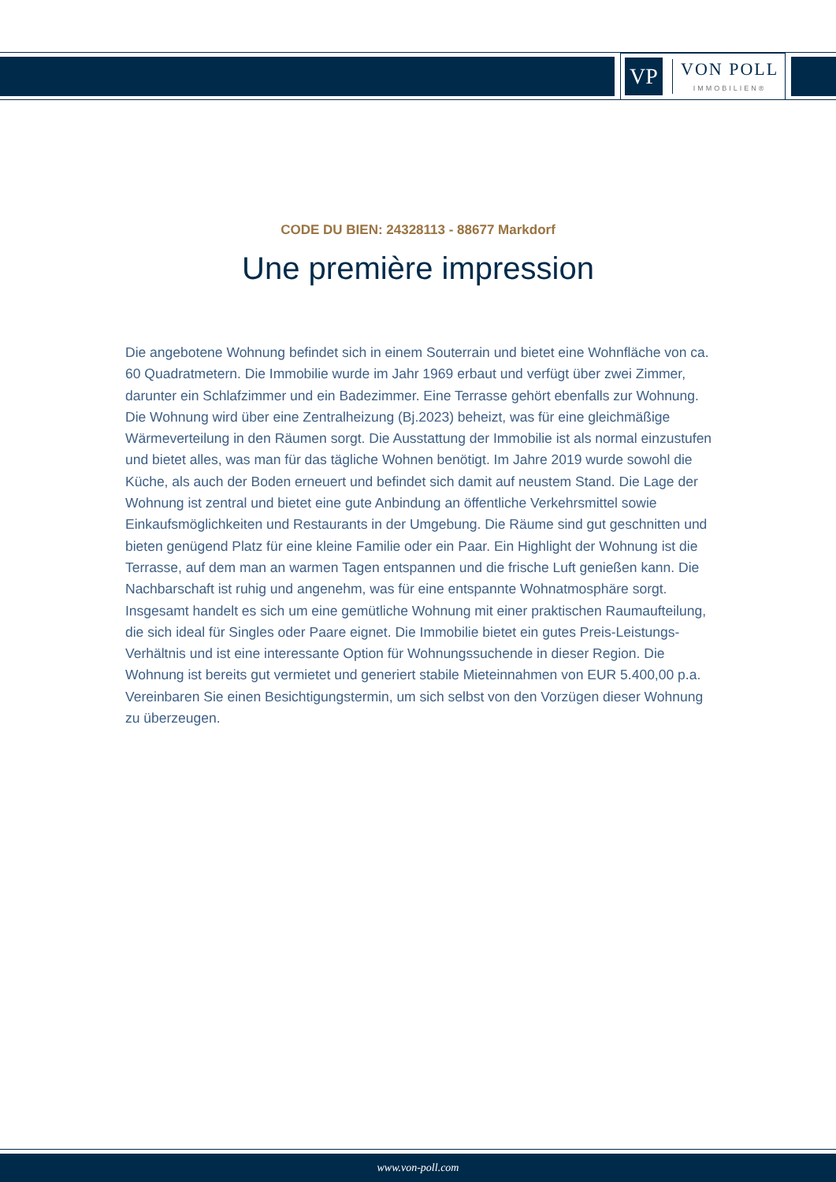VP
VON POLL
IMMOBILIEN®
CODE DU BIEN: 24328113 - 88677 Markdorf
Une première impression
Die angebotene Wohnung befindet sich in einem Souterrain und bietet eine Wohnfläche von ca. 60 Quadratmetern. Die Immobilie wurde im Jahr 1969 erbaut und verfügt über zwei Zimmer, darunter ein Schlafzimmer und ein Badezimmer. Eine Terrasse gehört ebenfalls zur Wohnung. Die Wohnung wird über eine Zentralheizung (Bj.2023) beheizt, was für eine gleichmäßige Wärmeverteilung in den Räumen sorgt. Die Ausstattung der Immobilie ist als normal einzustufen und bietet alles, was man für das tägliche Wohnen benötigt. Im Jahre 2019 wurde sowohl die Küche, als auch der Boden erneuert und befindet sich damit auf neustem Stand. Die Lage der Wohnung ist zentral und bietet eine gute Anbindung an öffentliche Verkehrsmittel sowie Einkaufsmöglichkeiten und Restaurants in der Umgebung. Die Räume sind gut geschnitten und bieten genügend Platz für eine kleine Familie oder ein Paar. Ein Highlight der Wohnung ist die Terrasse, auf dem man an warmen Tagen entspannen und die frische Luft genießen kann. Die Nachbarschaft ist ruhig und angenehm, was für eine entspannte Wohnatmosphäre sorgt. Insgesamt handelt es sich um eine gemütliche Wohnung mit einer praktischen Raumaufteilung, die sich ideal für Singles oder Paare eignet. Die Immobilie bietet ein gutes Preis-Leistungs-Verhältnis und ist eine interessante Option für Wohnungssuchende in dieser Region. Die Wohnung ist bereits gut vermietet und generiert stabile Mieteinnahmen von EUR 5.400,00 p.a. Vereinbaren Sie einen Besichtigungstermin, um sich selbst von den Vorzügen dieser Wohnung zu überzeugen.
www.von-poll.com